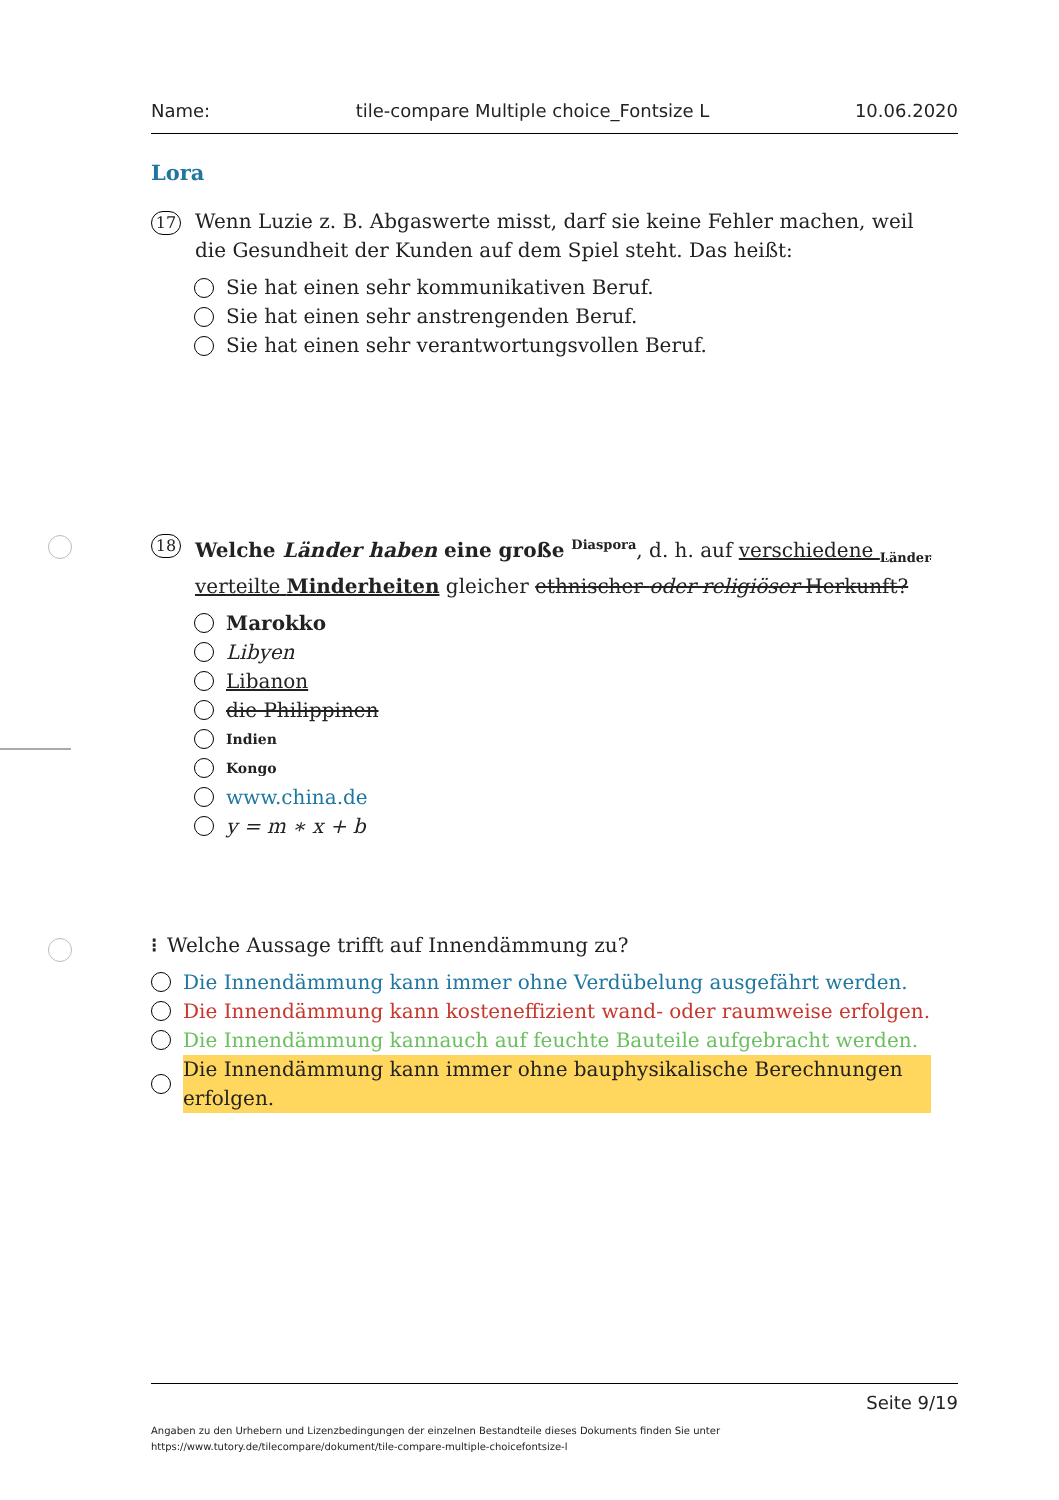Name: tile-compare Multiple choice_Fontsize L 10.06.2020
Lora
17
Wenn Luzie z. B. Abgaswerte misst, darf sie keine Fehler machen, weil die Gesundheit der Kunden auf dem Spiel steht. Das heißt:
Sie hat einen sehr kommunikativen Beruf.
Sie hat einen sehr anstrengenden Beruf.
Sie hat einen sehr verantwortungsvollen Beruf.
18
Welche Länder haben eine große <sup>Diaspora</sup>, d. h. auf verschiedene <sub>Länder</sub> verteilte Minderheiten gleicher ethnischer oder religiöser Herkunft?
Marokko
Libyen
Libanon
die Philippinen
Indien
Kongo
www.china.de
y = m ∗ x + b
⁝ Welche Aussage trifft auf Innendämmung zu?
Die Innendämmung kann immer ohne Verdübelung ausgefährt werden.
Die Innendämmung kann kosteneffizient wand- oder raumweise erfolgen.
Die Innendämmung kannauch auf feuchte Bauteile aufgebracht werden.
Die Innendämmung kann immer ohne bauphysikalische Berechnungen erfolgen.
Seite 9/19
Angaben zu den Urhebern und Lizenzbedingungen der einzelnen Bestandteile dieses Dokuments finden Sie unter
https://www.tutory.de/tilecompare/dokument/tile-compare-multiple-choicefontsize-l